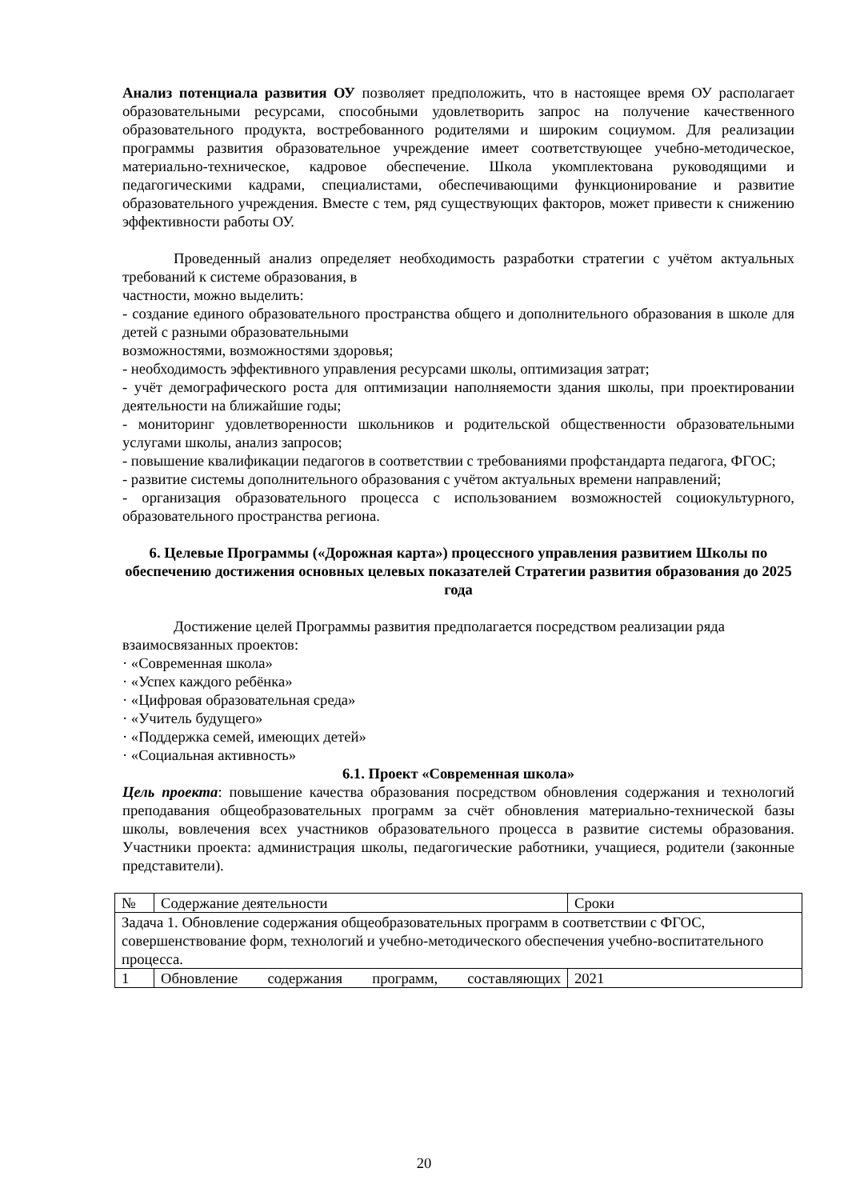Анализ потенциала развития ОУ позволяет предположить, что в настоящее время ОУ располагает образовательными ресурсами, способными удовлетворить запрос на получение качественного образовательного продукта, востребованного родителями и широким социумом. Для реализации программы развития образовательное учреждение имеет соответствующее учебно-методическое, материально-техническое, кадровое обеспечение. Школа укомплектована руководящими и педагогическими кадрами, специалистами, обеспечивающими функционирование и развитие образовательного учреждения. Вместе с тем, ряд существующих факторов, может привести к снижению эффективности работы ОУ.
Проведенный анализ определяет необходимость разработки стратегии с учётом актуальных требований к системе образования, в
частности, можно выделить:
- создание единого образовательного пространства общего и дополнительного образования в школе для детей с разными образовательными
возможностями, возможностями здоровья;
- необходимость эффективного управления ресурсами школы, оптимизация затрат;
- учёт демографического роста для оптимизации наполняемости здания школы, при проектировании деятельности на ближайшие годы;
- мониторинг удовлетворенности школьников и родительской общественности образовательными услугами школы, анализ запросов;
- повышение квалификации педагогов в соответствии с требованиями профстандарта педагога, ФГОС;
- развитие системы дополнительного образования с учётом актуальных времени направлений;
- организация образовательного процесса с использованием возможностей социокультурного, образовательного пространства региона.
6. Целевые Программы («Дорожная карта») процессного управления развитием Школы по обеспечению достижения основных целевых показателей Стратегии развития образования до 2025 года
Достижение целей Программы развития предполагается посредством реализации ряда
взаимосвязанных проектов:
· «Современная школа»
· «Успех каждого ребёнка»
· «Цифровая образовательная среда»
· «Учитель будущего»
· «Поддержка семей, имеющих детей»
· «Социальная активность»
6.1. Проект «Современная школа»
Цель проекта: повышение качества образования посредством обновления содержания и технологий преподавания общеобразовательных программ за счёт обновления материально-технической базы школы, вовлечения всех участников образовательного процесса в развитие системы образования. Участники проекта: администрация школы, педагогические работники, учащиеся, родители (законные представители).
| № | Содержание деятельности | Сроки |
| Задача 1. Обновление содержания общеобразовательных программ в соответствии с ФГОС, совершенствование форм, технологий и учебно-методического обеспечения учебно-воспитательного процесса. | | |
| 1 | Обновление содержания программ, составляющих | 2021 |
20